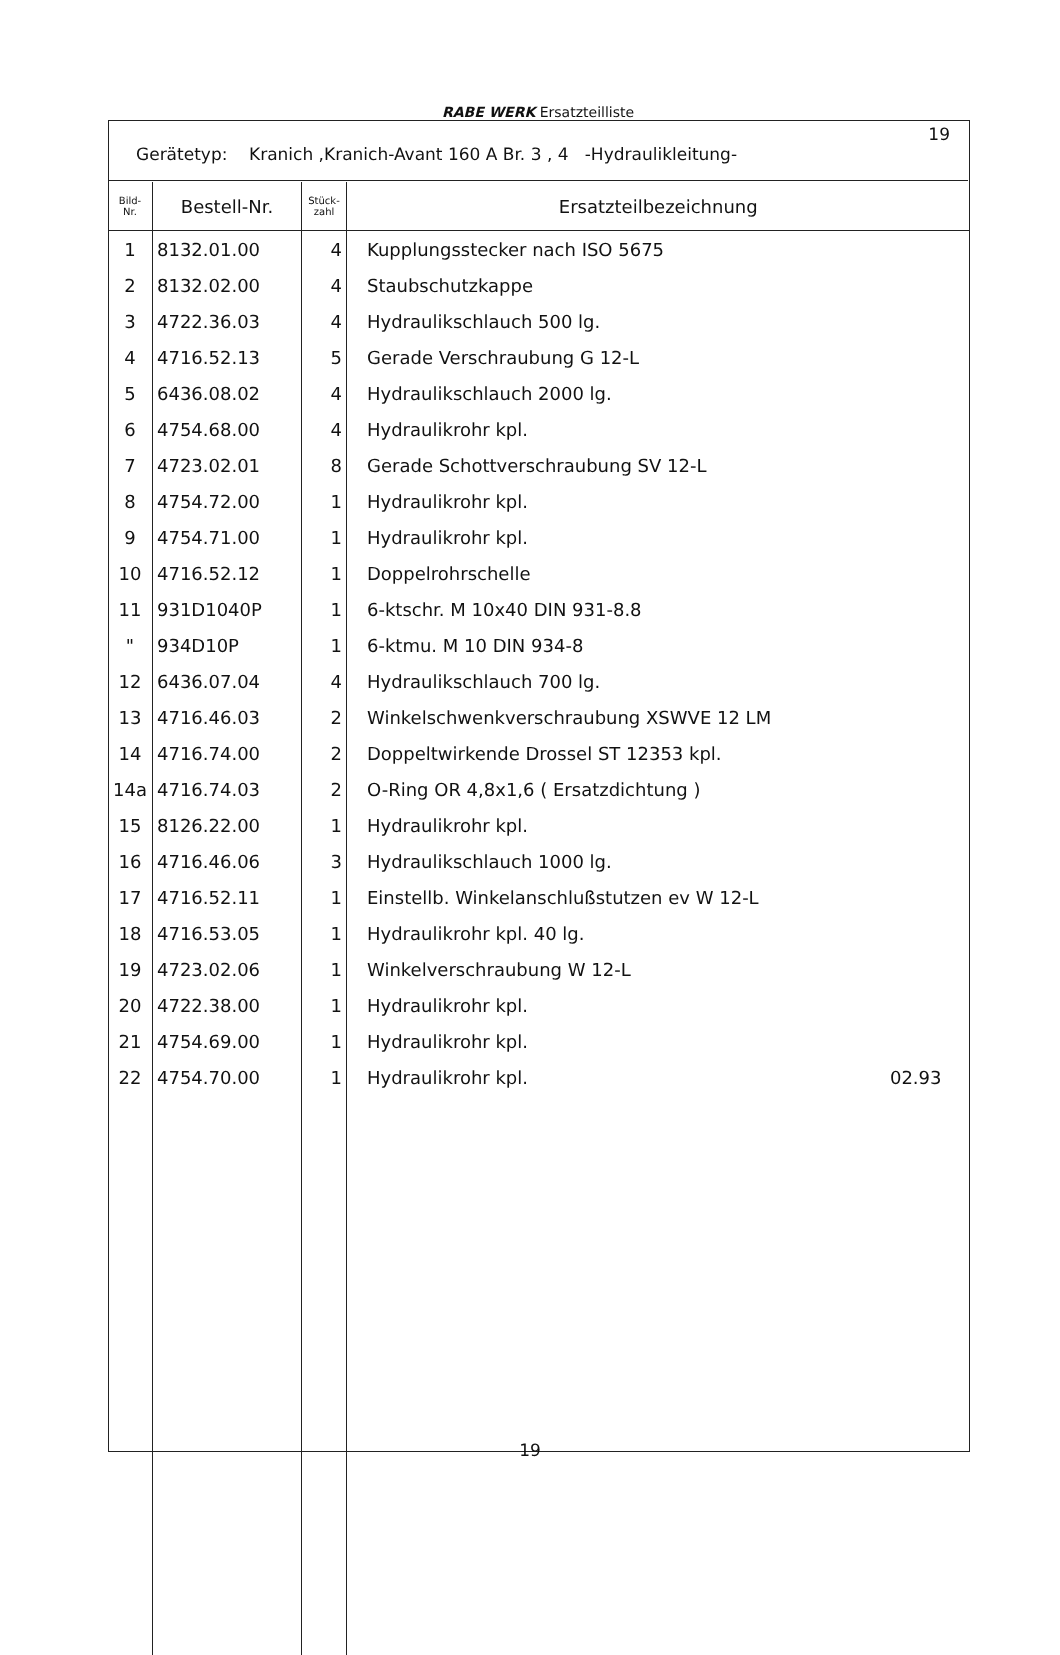RABE WERK Ersatzteilliste
Gerätetyp: Kranich ,Kranich-Avant 160 A Br. 3 , 4 -Hydraulikleitung-
19
| Bild- Nr. | Bestell-Nr. | Stück- zahl | Ersatzteilbezeichnung |
| --- | --- | --- | --- |
| 1 | 8132.01.00 | 4 | Kupplungsstecker nach ISO 5675 |
| 2 | 8132.02.00 | 4 | Staubschutzkappe |
| 3 | 4722.36.03 | 4 | Hydraulikschlauch 500 lg. |
| 4 | 4716.52.13 | 5 | Gerade Verschraubung G 12-L |
| 5 | 6436.08.02 | 4 | Hydraulikschlauch 2000 lg. |
| 6 | 4754.68.00 | 4 | Hydraulikrohr kpl. |
| 7 | 4723.02.01 | 8 | Gerade Schottverschraubung SV 12-L |
| 8 | 4754.72.00 | 1 | Hydraulikrohr kpl. |
| 9 | 4754.71.00 | 1 | Hydraulikrohr kpl. |
| 10 | 4716.52.12 | 1 | Doppelrohrschelle |
| 11 | 931D1040P | 1 | 6-ktschr. M 10x40 DIN 931-8.8 |
| " | 934D10P | 1 | 6-ktmu. M 10 DIN 934-8 |
| 12 | 6436.07.04 | 4 | Hydraulikschlauch 700 lg. |
| 13 | 4716.46.03 | 2 | Winkelschwenkverschraubung XSWVE 12 LM |
| 14 | 4716.74.00 | 2 | Doppeltwirkende Drossel ST 12353 kpl. |
| 14a | 4716.74.03 | 2 | O-Ring OR 4,8x1,6 ( Ersatzdichtung ) |
| 15 | 8126.22.00 | 1 | Hydraulikrohr kpl. |
| 16 | 4716.46.06 | 3 | Hydraulikschlauch 1000 lg. |
| 17 | 4716.52.11 | 1 | Einstellb. Winkelanschlußstutzen ev W 12-L |
| 18 | 4716.53.05 | 1 | Hydraulikrohr kpl. 40 lg. |
| 19 | 4723.02.06 | 1 | Winkelverschraubung W 12-L |
| 20 | 4722.38.00 | 1 | Hydraulikrohr kpl. |
| 21 | 4754.69.00 | 1 | Hydraulikrohr kpl. |
| 22 | 4754.70.00 | 1 | Hydraulikrohr kpl. 02.93 |
19